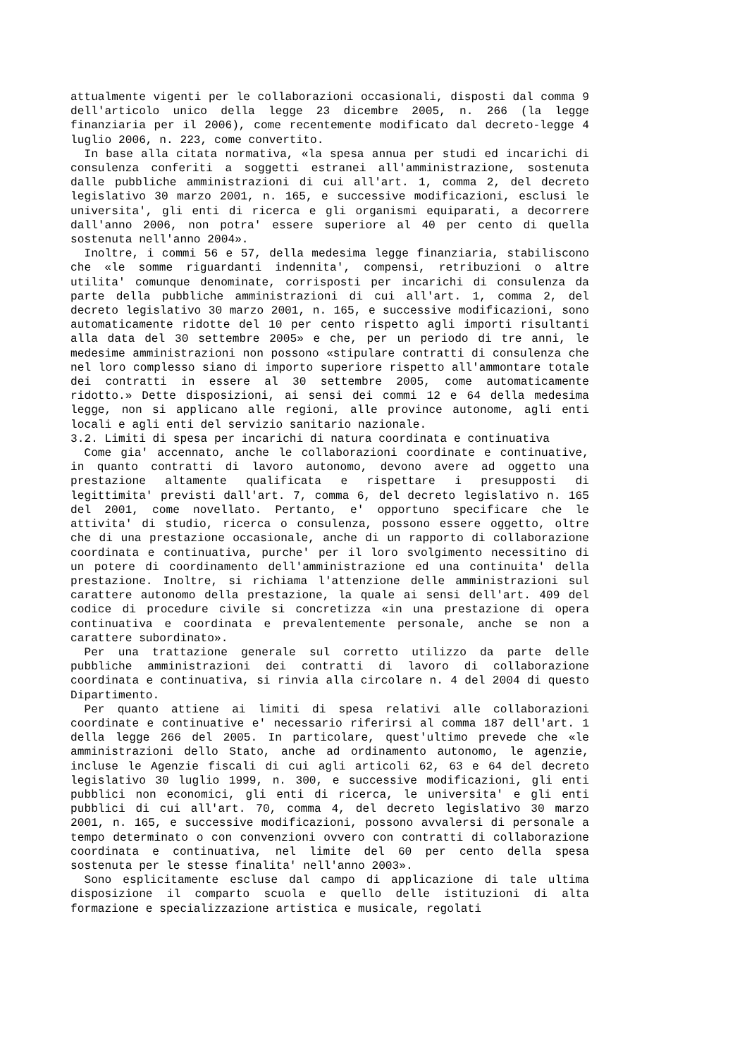attualmente vigenti per le collaborazioni occasionali, disposti dal comma 9 dell'articolo unico della legge 23 dicembre 2005, n. 266 (la legge finanziaria per il 2006), come recentemente modificato dal decreto-legge 4 luglio 2006, n. 223, come convertito.
In base alla citata normativa, «la spesa annua per studi ed incarichi di consulenza conferiti a soggetti estranei all'amministrazione, sostenuta dalle pubbliche amministrazioni di cui all'art. 1, comma 2, del decreto legislativo 30 marzo 2001, n. 165, e successive modificazioni, esclusi le universita', gli enti di ricerca e gli organismi equiparati, a decorrere dall'anno 2006, non potra' essere superiore al 40 per cento di quella sostenuta nell'anno 2004».
Inoltre, i commi 56 e 57, della medesima legge finanziaria, stabiliscono che «le somme riguardanti indennita', compensi, retribuzioni o altre utilita' comunque denominate, corrisposti per incarichi di consulenza da parte della pubbliche amministrazioni di cui all'art. 1, comma 2, del decreto legislativo 30 marzo 2001, n. 165, e successive modificazioni, sono automaticamente ridotte del 10 per cento rispetto agli importi risultanti alla data del 30 settembre 2005» e che, per un periodo di tre anni, le medesime amministrazioni non possono «stipulare contratti di consulenza che nel loro complesso siano di importo superiore rispetto all'ammontare totale dei contratti in essere al 30 settembre 2005, come automaticamente ridotto.» Dette disposizioni, ai sensi dei commi 12 e 64 della medesima legge, non si applicano alle regioni, alle province autonome, agli enti locali e agli enti del servizio sanitario nazionale.
3.2. Limiti di spesa per incarichi di natura coordinata e continuativa
Come gia' accennato, anche le collaborazioni coordinate e continuative, in quanto contratti di lavoro autonomo, devono avere ad oggetto una prestazione altamente qualificata e rispettare i presupposti di legittimita' previsti dall'art. 7, comma 6, del decreto legislativo n. 165 del 2001, come novellato. Pertanto, e' opportuno specificare che le attivita' di studio, ricerca o consulenza, possono essere oggetto, oltre che di una prestazione occasionale, anche di un rapporto di collaborazione coordinata e continuativa, purche' per il loro svolgimento necessitino di un potere di coordinamento dell'amministrazione ed una continuita' della prestazione. Inoltre, si richiama l'attenzione delle amministrazioni sul carattere autonomo della prestazione, la quale ai sensi dell'art. 409 del codice di procedure civile si concretizza «in una prestazione di opera continuativa e coordinata e prevalentemente personale, anche se non a carattere subordinato».
Per una trattazione generale sul corretto utilizzo da parte delle pubbliche amministrazioni dei contratti di lavoro di collaborazione coordinata e continuativa, si rinvia alla circolare n. 4 del 2004 di questo Dipartimento.
Per quanto attiene ai limiti di spesa relativi alle collaborazioni coordinate e continuative e' necessario riferirsi al comma 187 dell'art. 1 della legge 266 del 2005. In particolare, quest'ultimo prevede che «le amministrazioni dello Stato, anche ad ordinamento autonomo, le agenzie, incluse le Agenzie fiscali di cui agli articoli 62, 63 e 64 del decreto legislativo 30 luglio 1999, n. 300, e successive modificazioni, gli enti pubblici non economici, gli enti di ricerca, le universita' e gli enti pubblici di cui all'art. 70, comma 4, del decreto legislativo 30 marzo 2001, n. 165, e successive modificazioni, possono avvalersi di personale a tempo determinato o con convenzioni ovvero con contratti di collaborazione coordinata e continuativa, nel limite del 60 per cento della spesa sostenuta per le stesse finalita' nell'anno 2003».
Sono esplicitamente escluse dal campo di applicazione di tale ultima disposizione il comparto scuola e quello delle istituzioni di alta formazione e specializzazione artistica e musicale, regolati